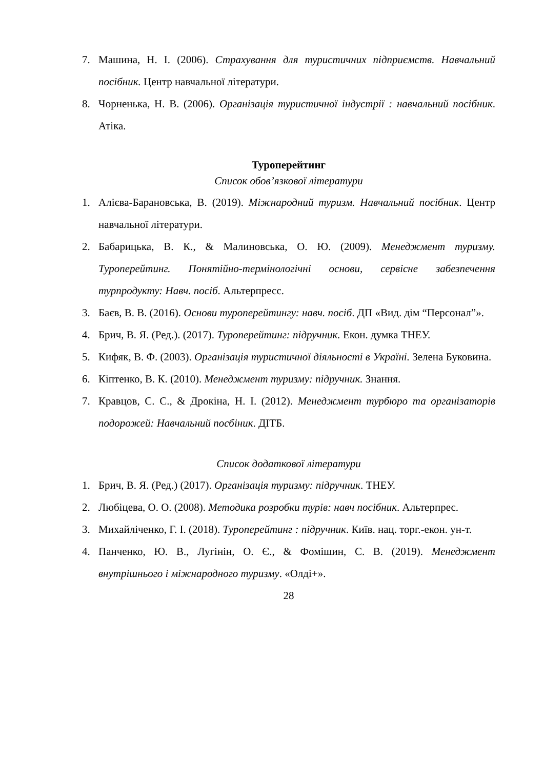7. Машина, Н. І. (2006). Страхування для туристичних підприємств. Навчальний посібник. Центр навчальної літератури.
8. Чорненька, Н. В. (2006). Організація туристичної індустрії : навчальний посібник. Атіка.
Туроперейтинг
Список обов’язкової літератури
1. Алієва-Барановська, В. (2019). Міжнародний туризм. Навчальний посібник. Центр навчальної літератури.
2. Бабарицька, В. К., & Малиновська, О. Ю. (2009). Менеджмент туризму. Туроперейтинг. Понятійно-термінологічні основи, сервісне забезпечення турпродукту: Навч. посіб. Альтерпресс.
3. Баєв, В. В. (2016). Основи туроперейтингу: навч. посіб. ДП «Вид. дім “Персонал”».
4. Брич, В. Я. (Ред.). (2017). Туроперейтинг: підручник. Екон. думка ТНЕУ.
5. Кифяк, В. Ф. (2003). Організація туристичної діяльності в Україні. Зелена Буковина.
6. Кіптенко, В. К. (2010). Менеджмент туризму: підручник. Знання.
7. Кравцов, С. С., & Дрокіна, Н. І. (2012). Менеджмент турбюро та організаторів подорожей: Навчальний посбіник. ДІТБ.
Список додаткової літератури
1. Брич, В. Я. (Ред.) (2017). Організація туризму: підручник. ТНЕУ.
2. Любіцева, О. О. (2008). Методика розробки турів: навч посібник. Альтерпрес.
3. Михайліченко, Г. І. (2018). Туроперейтинг : підручник. Київ. нац. торг.-екон. ун-т.
4. Панченко, Ю. В., Лугінін, О. Є., & Фомішин, С. В. (2019). Менеджмент внутрішнього і міжнародного туризму. «Олді+».
28